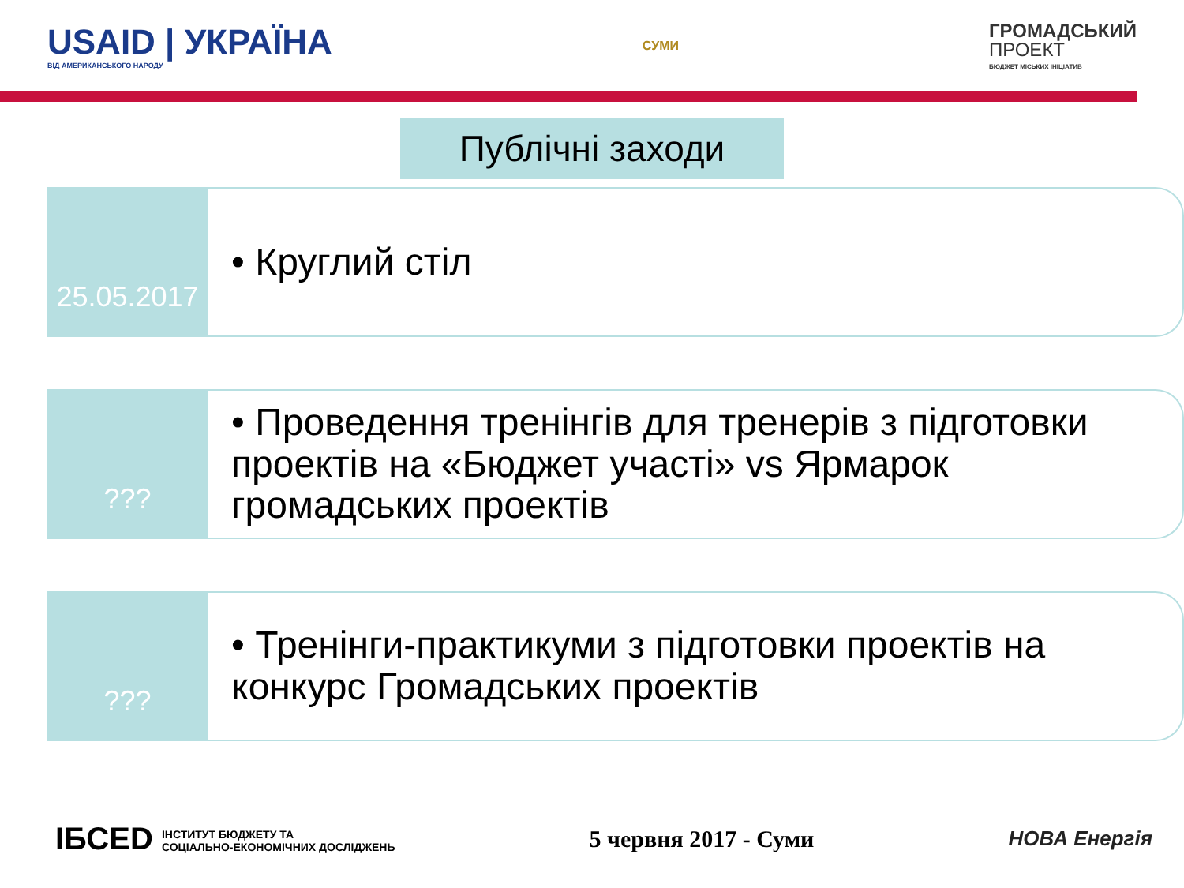USAID | УКРАЇНА
ВІД АМЕРИКАНСЬКОГО НАРОДУ
СУМИ
ГРОМАДСЬКИЙ
ПРОЕКТ
БЮДЖЕТ МІСЬКИХ ІНІЦІАТИВ
Публічні заходи
25.05.2017
• Круглий стіл
???
• Проведення тренінгів для тренерів з підготовки проектів на «Бюджет участі» vs Ярмарок громадських проектів
???
• Тренінги-практикуми з підготовки проектів на конкурс Громадських проектів
ІБСЕD ІНСТИТУТ БЮДЖЕТУ ТА
СОЦІАЛЬНО-ЕКОНОМІЧНИХ ДОСЛІДЖЕНЬ
5 червня 2017 - Суми
НОВА Енергія